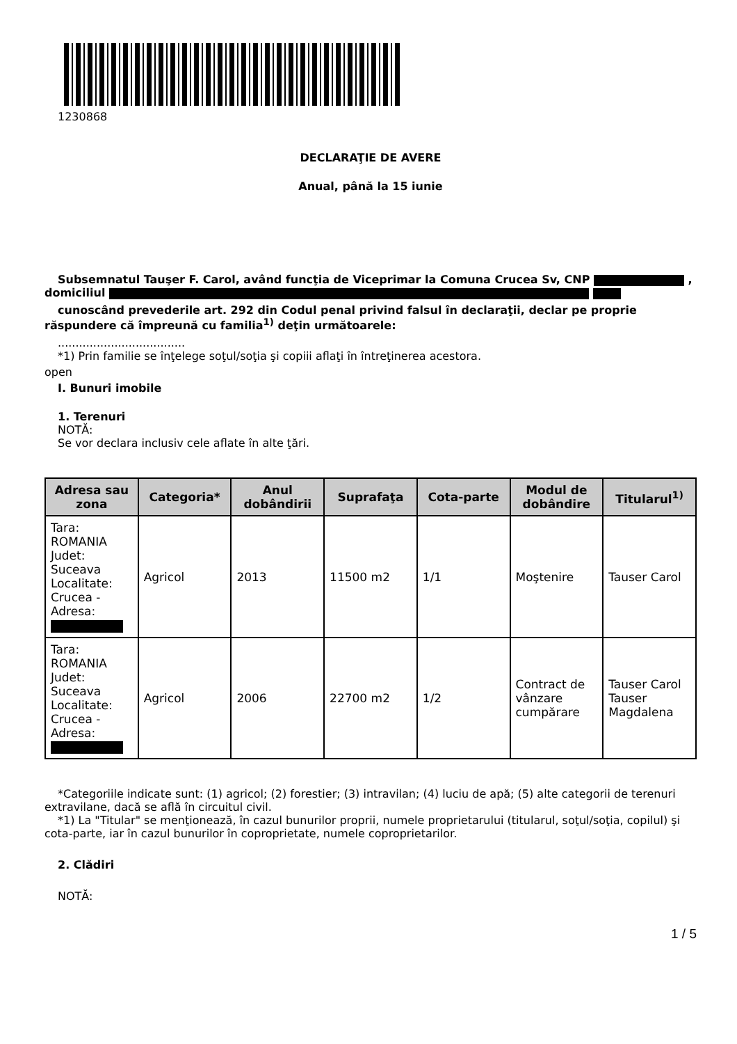1230868
DECLARAŢIE DE AVERE
Anual, până la 15 iunie
Subsemnatul Tauşer F. Carol, având funcţia de Viceprimar la Comuna Crucea Sv, CNP , domiciliul
cunoscând prevederile art. 292 din Codul penal privind falsul în declaraţii, declar pe proprie răspundere că împreună cu familia<sup>1)</sup> deţin următoarele:
....................................
*1) Prin familie se înţelege soţul/soţia şi copiii aflaţi în întreţinerea acestora.
open
I. Bunuri imobile
1. Terenuri
NOTĂ:
Se vor declara inclusiv cele aflate în alte ţări.
| Adresa sau zona | Categoria* | Anul dobândirii | Suprafaţa | Cota-parte | Modul de dobândire | Titularul<sup>1)</sup> |
| --- | --- | --- | --- | --- | --- | --- |
| Tara: ROMANIA Judet: Suceava Localitate: Crucea - Adresa: | Agricol | 2013 | 11500 m2 | 1/1 | Moştenire | Tauser Carol |
| Tara: ROMANIA Judet: Suceava Localitate: Crucea - Adresa: | Agricol | 2006 | 22700 m2 | 1/2 | Contract de vânzare cumpărare | Tauser Carol Tauser Magdalena |
*Categoriile indicate sunt: (1) agricol; (2) forestier; (3) intravilan; (4) luciu de apă; (5) alte categorii de terenuri extravilane, dacă se află în circuitul civil.
*1) La "Titular" se menţionează, în cazul bunurilor proprii, numele proprietarului (titularul, soţul/soţia, copilul) şi cota-parte, iar în cazul bunurilor în coproprietate, numele coproprietarilor.
2. Clădiri
NOTĂ:
1 / 5